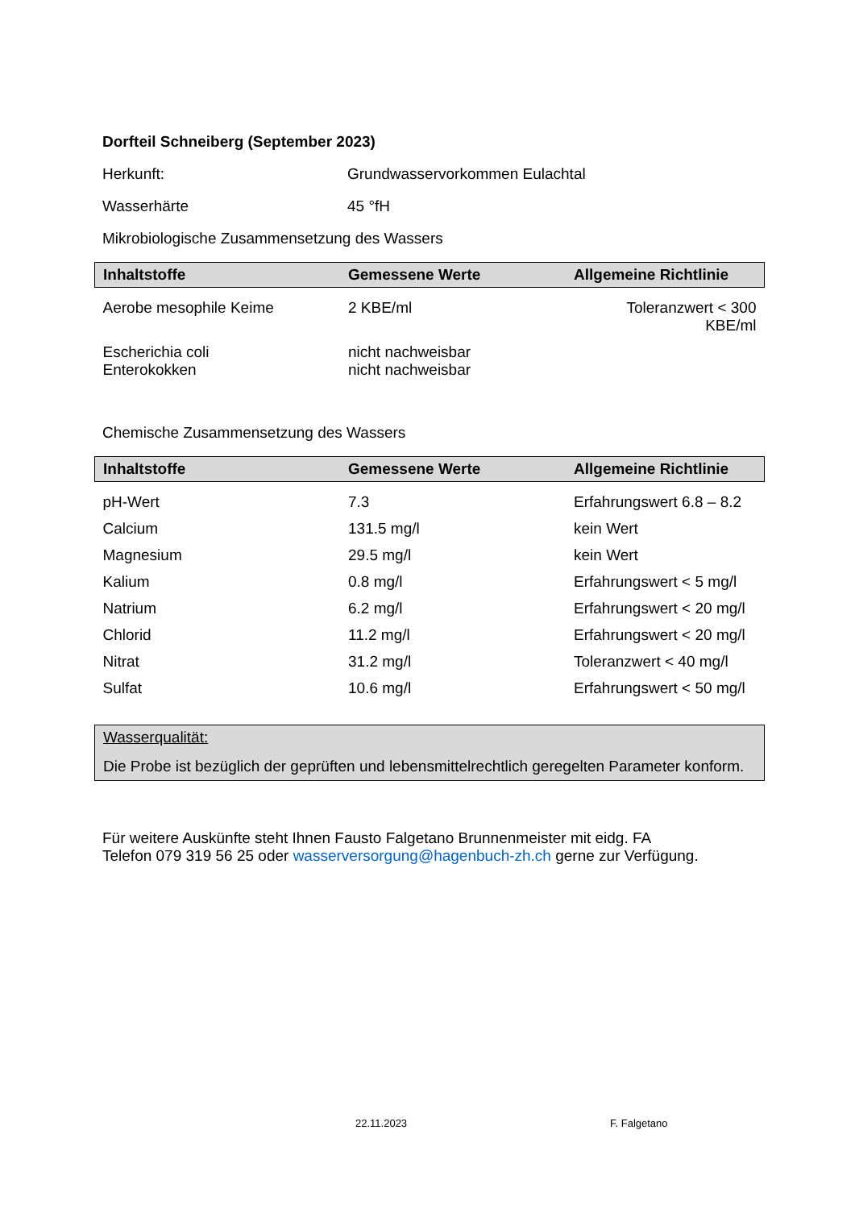Dorfteil Schneiberg (September 2023)
Herkunft: Grundwasservorkommen Eulachtal
Wasserhärte 45 °fH
Mikrobiologische Zusammensetzung des Wassers
| Inhaltstoffe | Gemessene Werte | Allgemeine Richtlinie |
| --- | --- | --- |
| Aerobe mesophile Keime | 2 KBE/ml | Toleranzwert < 300 KBE/ml |
| Escherichia coli Enterokokken | nicht nachweisbar nicht nachweisbar | |
Chemische Zusammensetzung des Wassers
| Inhaltstoffe | Gemessene Werte | Allgemeine Richtlinie |
| --- | --- | --- |
| pH-Wert | 7.3 | Erfahrungswert 6.8 – 8.2 |
| Calcium | 131.5 mg/l | kein Wert |
| Magnesium | 29.5 mg/l | kein Wert |
| Kalium | 0.8 mg/l | Erfahrungswert < 5 mg/l |
| Natrium | 6.2 mg/l | Erfahrungswert < 20 mg/l |
| Chlorid | 11.2 mg/l | Erfahrungswert < 20 mg/l |
| Nitrat | 31.2 mg/l | Toleranzwert < 40 mg/l |
| Sulfat | 10.6 mg/l | Erfahrungswert < 50 mg/l |
Wasserqualität:
Die Probe ist bezüglich der geprüften und lebensmittelrechtlich geregelten Parameter konform.
Für weitere Auskünfte steht Ihnen Fausto Falgetano Brunnenmeister mit eidg. FA
Telefon 079 319 56 25 oder wasserversorgung@hagenbuch-zh.ch gerne zur Verfügung.
22.11.2023 F. Falgetano